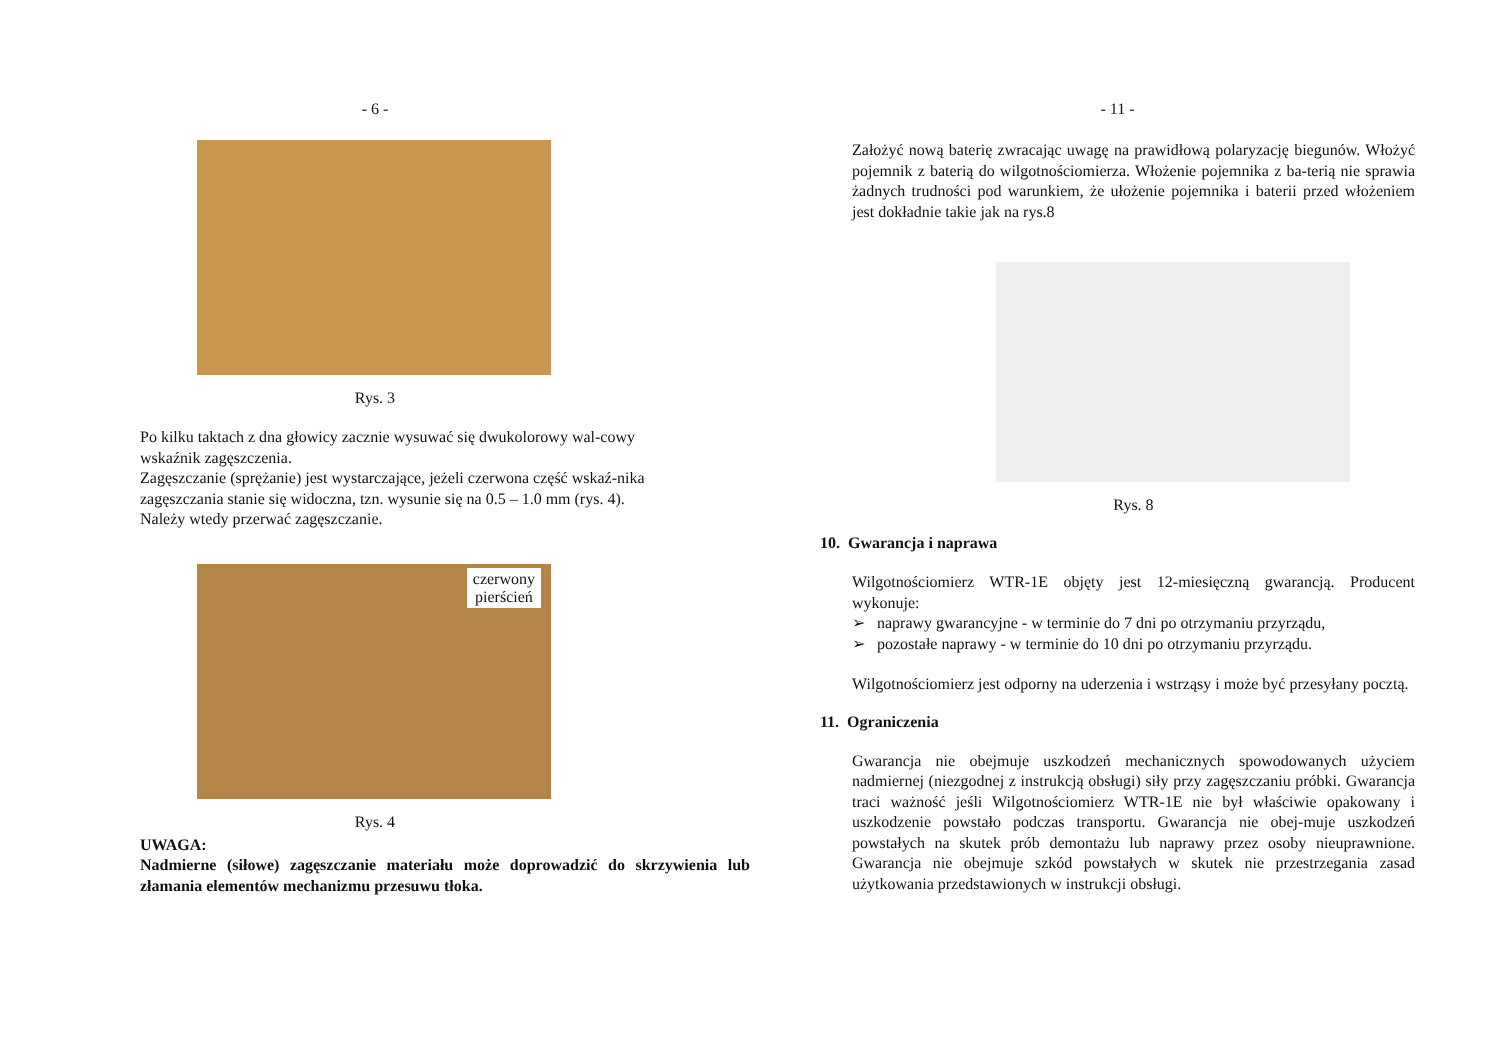- 6 -
Rys. 3
Po kilku taktach z dna głowicy zacznie wysuwać się dwukolorowy wal-cowy wskaźnik zagęszczenia.
Zagęszczanie (sprężanie) jest wystarczające, jeżeli czerwona część wskaź-nika zagęszczania stanie się widoczna, tzn. wysunie się na 0.5 – 1.0 mm (rys. 4). Należy wtedy przerwać zagęszczanie.
czerwony
pierścień
Rys. 4
UWAGA:
Nadmierne (siłowe) zagęszczanie materiału może doprowadzić do skrzywienia lub złamania elementów mechanizmu przesuwu tłoka.
- 11 -
Założyć nową baterię zwracając uwagę na prawidłową polaryzację biegunów. Włożyć pojemnik z baterią do wilgotnościomierza. Włożenie pojemnika z ba-terią nie sprawia żadnych trudności pod warunkiem, że ułożenie pojemnika i baterii przed włożeniem jest dokładnie takie jak na rys.8
Rys. 8
10. Gwarancja i naprawa
Wilgotnościomierz WTR-1E objęty jest 12-miesięczną gwarancją. Producent wykonuje:
➢ naprawy gwarancyjne - w terminie do 7 dni po otrzymaniu przyrządu,
➢ pozostałe naprawy - w terminie do 10 dni po otrzymaniu przyrządu.
Wilgotnościomierz jest odporny na uderzenia i wstrząsy i może być przesyłany pocztą.
11. Ograniczenia
Gwarancja nie obejmuje uszkodzeń mechanicznych spowodowanych użyciem nadmiernej (niezgodnej z instrukcją obsługi) siły przy zagęszczaniu próbki. Gwarancja traci ważność jeśli Wilgotnościomierz WTR-1E nie był właściwie opakowany i uszkodzenie powstało podczas transportu. Gwarancja nie obej-muje uszkodzeń powstałych na skutek prób demontażu lub naprawy przez osoby nieuprawnione. Gwarancja nie obejmuje szkód powstałych w skutek nie przestrzegania zasad użytkowania przedstawionych w instrukcji obsługi.